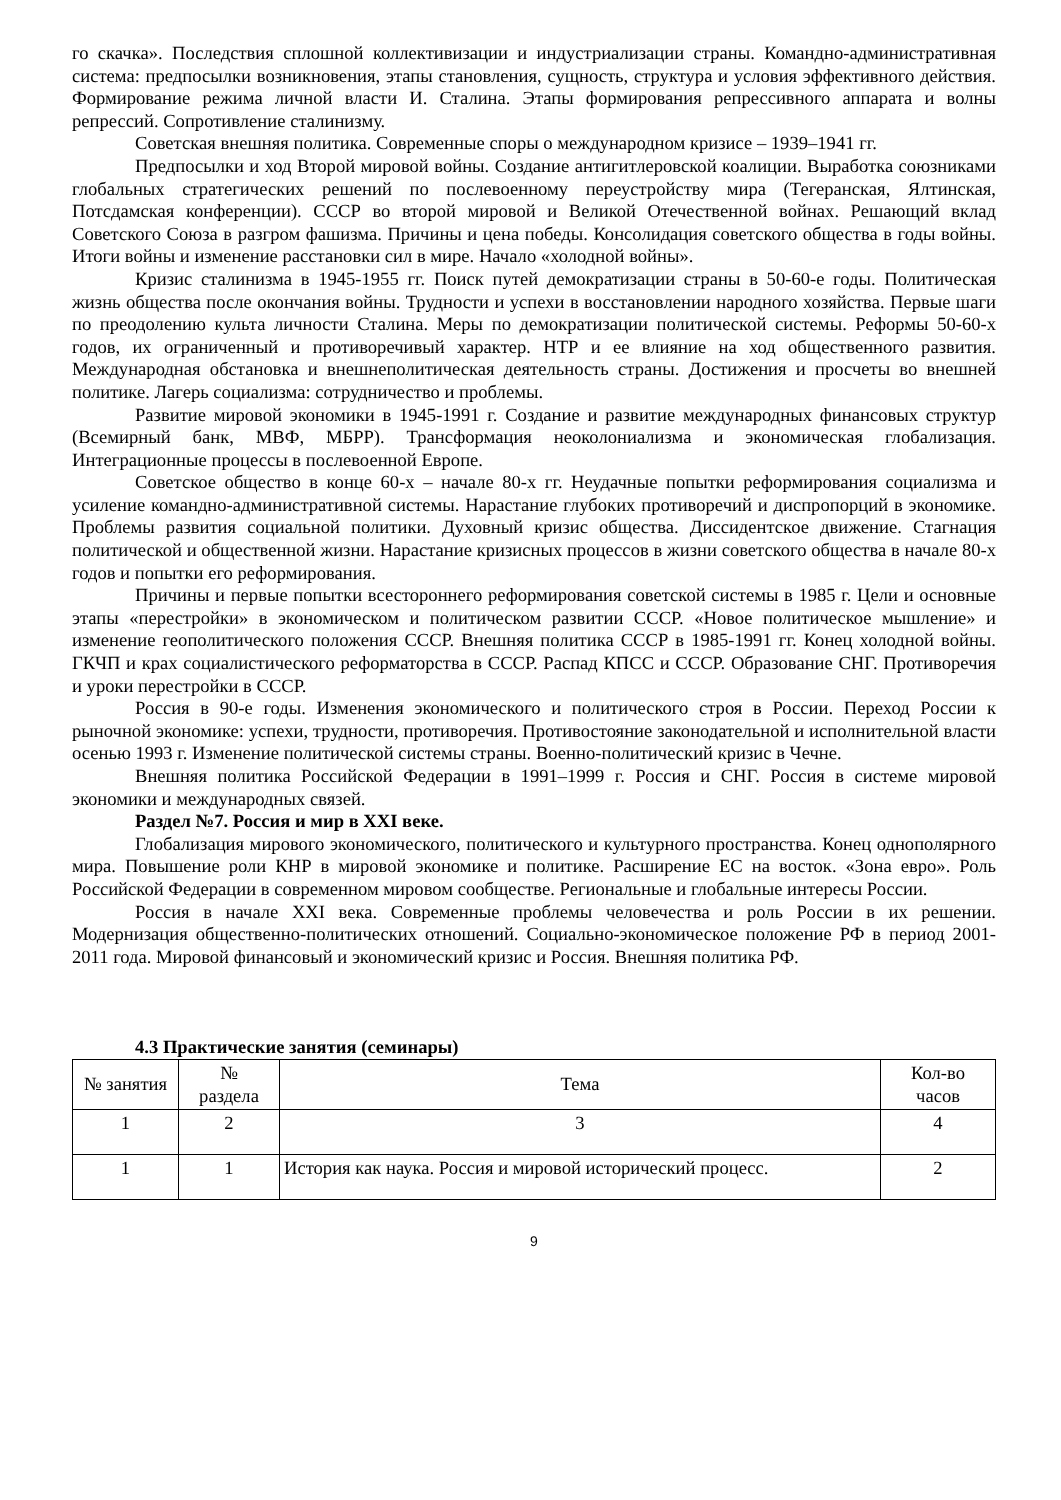го скачка». Последствия сплошной коллективизации и индустриализации страны. Командно-административная система: предпосылки возникновения, этапы становления, сущность, структура и условия эффективного действия. Формирование режима личной власти И. Сталина. Этапы формирования репрессивного аппарата и волны репрессий. Сопротивление сталинизму.
Советская внешняя политика. Современные споры о международном кризисе – 1939–1941 гг.
Предпосылки и ход Второй мировой войны. Создание антигитлеровской коалиции. Выработка союзниками глобальных стратегических решений по послевоенному переустройству мира (Тегеранская, Ялтинская, Потсдамская конференции). СССР во второй мировой и Великой Отечественной войнах. Решающий вклад Советского Союза в разгром фашизма. Причины и цена победы. Консолидация советского общества в годы войны. Итоги войны и изменение расстановки сил в мире. Начало «холодной войны».
Кризис сталинизма в 1945-1955 гг. Поиск путей демократизации страны в 50-60-е годы. Политическая жизнь общества после окончания войны. Трудности и успехи в восстановлении народного хозяйства. Первые шаги по преодолению культа личности Сталина. Меры по демократизации политической системы. Реформы 50-60-х годов, их ограниченный и противоречивый характер. НТР и ее влияние на ход общественного развития. Международная обстановка и внешнеполитическая деятельность страны. Достижения и просчеты во внешней политике. Лагерь социализма: сотрудничество и проблемы.
Развитие мировой экономики в 1945-1991 г. Создание и развитие международных финансовых структур (Всемирный банк, МВФ, МБРР). Трансформация неоколониализма и экономическая глобализация. Интеграционные процессы в послевоенной Европе.
Советское общество в конце 60-х – начале 80-х гг. Неудачные попытки реформирования социализма и усиление командно-административной системы. Нарастание глубоких противоречий и диспропорций в экономике. Проблемы развития социальной политики. Духовный кризис общества. Диссидентское движение. Стагнация политической и общественной жизни. Нарастание кризисных процессов в жизни советского общества в начале 80-х годов и попытки его реформирования.
Причины и первые попытки всестороннего реформирования советской системы в 1985 г. Цели и основные этапы «перестройки» в экономическом и политическом развитии СССР. «Новое политическое мышление» и изменение геополитического положения СССР. Внешняя политика СССР в 1985-1991 гг. Конец холодной войны. ГКЧП и крах социалистического реформаторства в СССР. Распад КПСС и СССР. Образование СНГ. Противоречия и уроки перестройки в СССР.
Россия в 90-е годы. Изменения экономического и политического строя в России. Переход России к рыночной экономике: успехи, трудности, противоречия. Противостояние законодательной и исполнительной власти осенью 1993 г. Изменение политической системы страны. Военно-политический кризис в Чечне.
Внешняя политика Российской Федерации в 1991–1999 г. Россия и СНГ. Россия в системе мировой экономики и международных связей.
Раздел №7. Россия и мир в XXI веке.
Глобализация мирового экономического, политического и культурного пространства. Конец однополярного мира. Повышение роли КНР в мировой экономике и политике. Расширение ЕС на восток. «Зона евро». Роль Российской Федерации в современном мировом сообществе. Региональные и глобальные интересы России.
Россия в начале XXI века. Современные проблемы человечества и роль России в их решении. Модернизация общественно-политических отношений. Социально-экономическое положение РФ в период 2001-2011 года. Мировой финансовый и экономический кризис и Россия. Внешняя политика РФ.
4.3 Практические занятия (семинары)
| № занятия | № раздела | Тема | Кол-во часов |
| --- | --- | --- | --- |
| 1 | 2 | 3 | 4 |
| 1 | 1 | История как наука. Россия и мировой исторический процесс. | 2 |
9